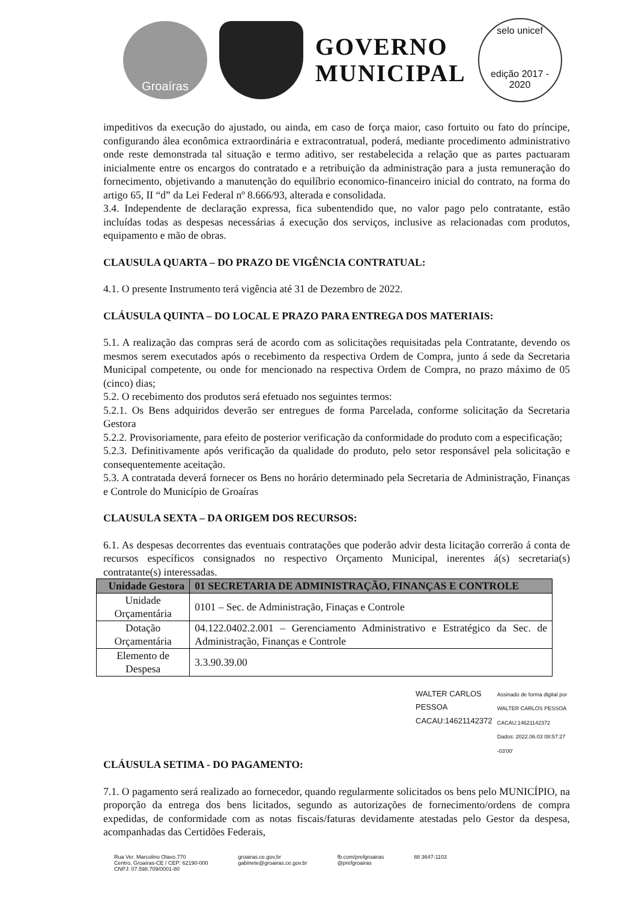Groaíras
GOVERNO
MUNICIPAL
selo unicef
edição 2017 - 2020
impeditivos da execução do ajustado, ou ainda, em caso de força maior, caso fortuito ou fato do príncipe, configurando álea econômica extraordinária e extracontratual, poderá, mediante procedimento administrativo onde reste demonstrada tal situação e termo aditivo, ser restabelecida a relação que as partes pactuaram inicialmente entre os encargos do contratado e a retribuição da administração para a justa remuneração do fornecimento, objetivando a manutenção do equilíbrio economico-financeiro inicial do contrato, na forma do artigo 65, II “d” da Lei Federal nº 8.666/93, alterada e consolidada.
3.4. Independente de declaração expressa, fica subentendido que, no valor pago pelo contratante, estão incluídas todas as despesas necessárias á execução dos serviços, inclusive as relacionadas com produtos, equipamento e mão de obras.
CLAUSULA QUARTA – DO PRAZO DE VIGÊNCIA CONTRATUAL:
4.1. O presente Instrumento terá vigência até 31 de Dezembro de 2022.
CLÁUSULA QUINTA – DO LOCAL E PRAZO PARA ENTREGA DOS MATERIAIS:
5.1. A realização das compras será de acordo com as solicitações requisitadas pela Contratante, devendo os mesmos serem executados após o recebimento da respectiva Ordem de Compra, junto á sede da Secretaria Municipal competente, ou onde for mencionado na respectiva Ordem de Compra, no prazo máximo de 05 (cinco) dias;
5.2. O recebimento dos produtos será efetuado nos seguintes termos:
5.2.1. Os Bens adquiridos deverão ser entregues de forma Parcelada, conforme solicitação da Secretaria Gestora
5.2.2. Provisoriamente, para efeito de posterior verificação da conformidade do produto com a especificação;
5.2.3. Definitivamente após verificação da qualidade do produto, pelo setor responsável pela solicitação e consequentemente aceitação.
5.3. A contratada deverá fornecer os Bens no horário determinado pela Secretaria de Administração, Finanças e Controle do Município de Groaíras
CLAUSULA SEXTA – DA ORIGEM DOS RECURSOS:
6.1. As despesas decorrentes das eventuais contratações que poderão advir desta licitação correrão á conta de recursos específicos consignados no respectivo Orçamento Municipal, inerentes á(s) secretaria(s) contratante(s) interessadas.
| Unidade Gestora | 01 SECRETARIA DE ADMINISTRAÇÃO, FINANÇAS E CONTROLE |
| --- | --- |
| Unidade Orçamentária | 0101 – Sec. de Administração, Finaças e Controle |
| Dotação Orçamentária | 04.122.0402.2.001 – Gerenciamento Administrativo e Estratégico da Sec. de Administração, Finanças e Controle |
| Elemento de Despesa | 3.3.90.39.00 |
WALTER CARLOS
PESSOA
CACAU:14621142372
Assinado de forma digital por
WALTER CARLOS PESSOA
CACAU:14621142372
Dados: 2022.06.03 08:57:27
-03'00'
CLÁUSULA SETIMA - DO PAGAMENTO:
7.1. O pagamento será realizado ao fornecedor, quando regularmente solicitados os bens pelo MUNICÍPIO, na proporção da entrega dos bens licitados, segundo as autorizações de fornecimento/ordens de compra expedidas, de conformidade com as notas fiscais/faturas devidamente atestadas pelo Gestor da despesa, acompanhadas das Certidões Federais,
Rua Ver. Marcolino Olavo.770
Centro, Groaíras-CE / CEP: 62190-000
CNPJ: 07.598.709/0001-80
groairas.ce.gov.br
gabinete@groairas.ce.gov.br
fb.com/prefgroairas
@prefgroairas
88 3647-1103